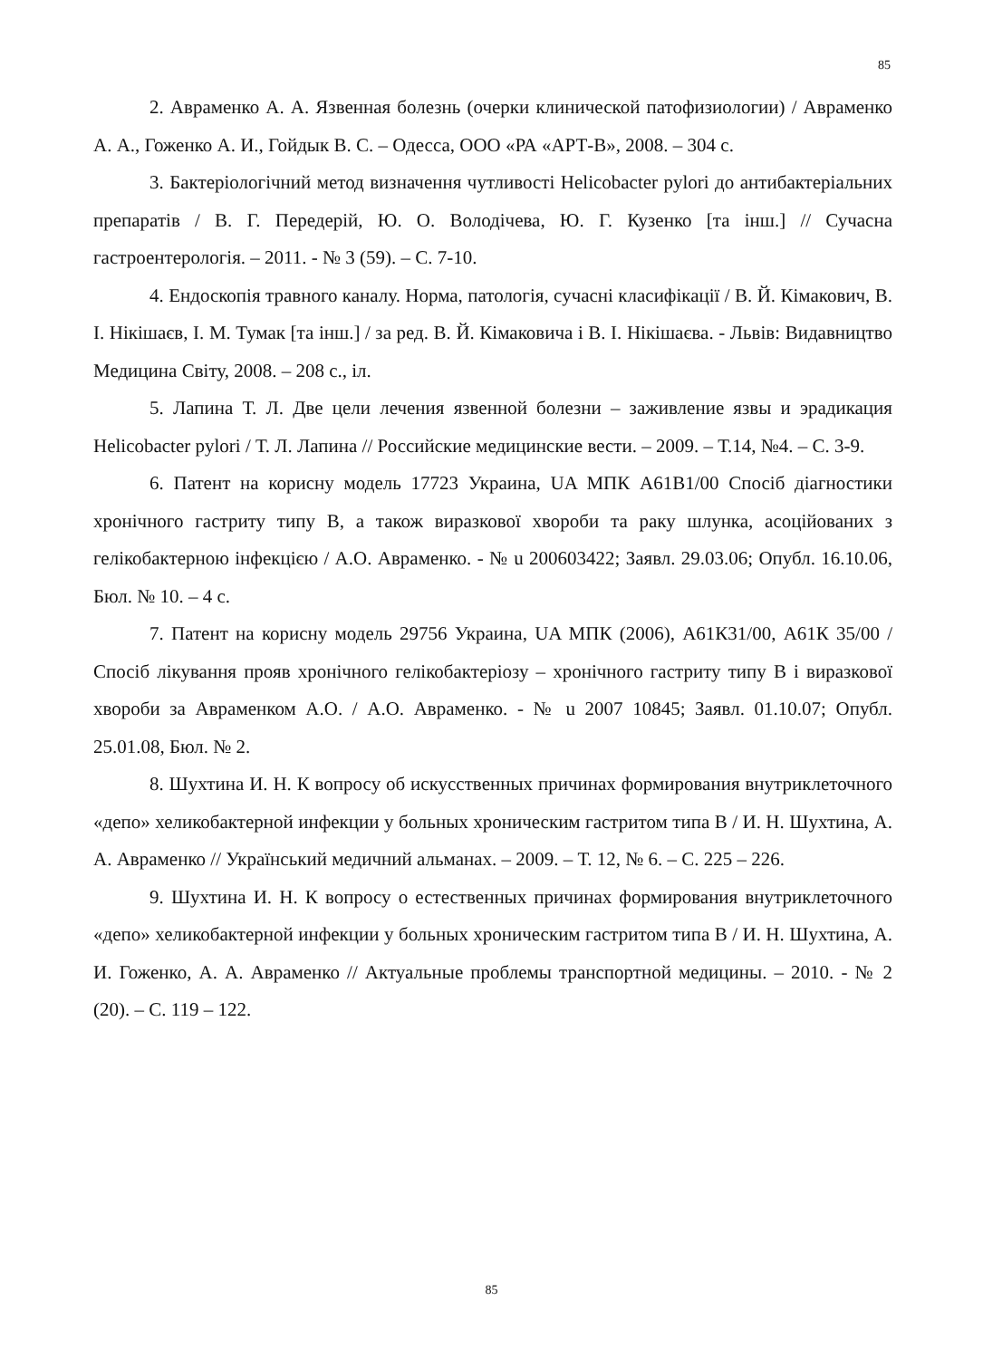85
2. Авраменко А. А. Язвенная болезнь (очерки клинической патофизиологии) / Авраменко А. А., Гоженко А. И., Гойдык В. С. – Одесса, ООО «РА «АРТ-В», 2008. – 304 с.
3. Бактеріологічний метод визначення чутливості Helicobacter pylori до антибактеріальних препаратів / В. Г. Передерій, Ю. О. Володічева, Ю. Г. Кузенко [та інш.] // Сучасна гастроентерологія. – 2011. - № 3 (59). – С. 7-10.
4. Ендоскопія травного каналу. Норма, патологія, сучасні класифікації / В. Й. Кімакович, В. І. Нікішаєв, І. М. Тумак [та інш.] / за ред. В. Й. Кімаковича і В. І. Нікішаєва. - Львів: Видавництво Медицина Світу, 2008. – 208 с., іл.
5. Лапина Т. Л. Две цели лечения язвенной болезни – заживление язвы и эрадикация Helicobacter pylori / Т. Л. Лапина // Российские медицинские вести. – 2009. – Т.14, №4. – С. 3-9.
6. Патент на корисну модель 17723 Украина, UA МПК А61В1/00 Спосіб діагностики хронічного гастриту типу В, а також виразкової хвороби та раку шлунка, асоційованих з гелікобактерною інфекцією / А.О. Авраменко. - № u 200603422; Заявл. 29.03.06; Опубл. 16.10.06, Бюл. № 10. – 4 с.
7. Патент на корисну модель 29756 Украина, UA МПК (2006), А61К31/00, А61К 35/00 /Спосіб лікування прояв хронічного гелікобактеріозу – хронічного гастриту типу В і виразкової хвороби за Авраменком А.О. / А.О. Авраменко. - № u 2007 10845; Заявл. 01.10.07; Опубл. 25.01.08, Бюл. № 2.
8. Шухтина И. Н. К вопросу об искусственных причинах формирования внутриклеточного «депо» хеликобактерной инфекции у больных хроническим гастритом типа В / И. Н. Шухтина, А. А. Авраменко // Український медичний альманах. – 2009. – Т. 12, № 6. – С. 225 – 226.
9. Шухтина И. Н. К вопросу о естественных причинах формирования внутриклеточного «депо» хеликобактерной инфекции у больных хроническим гастритом типа В / И. Н. Шухтина, А. И. Гоженко, А. А. Авраменко // Актуальные проблемы транспортной медицины. – 2010. - № 2 (20). – С. 119 – 122.
85